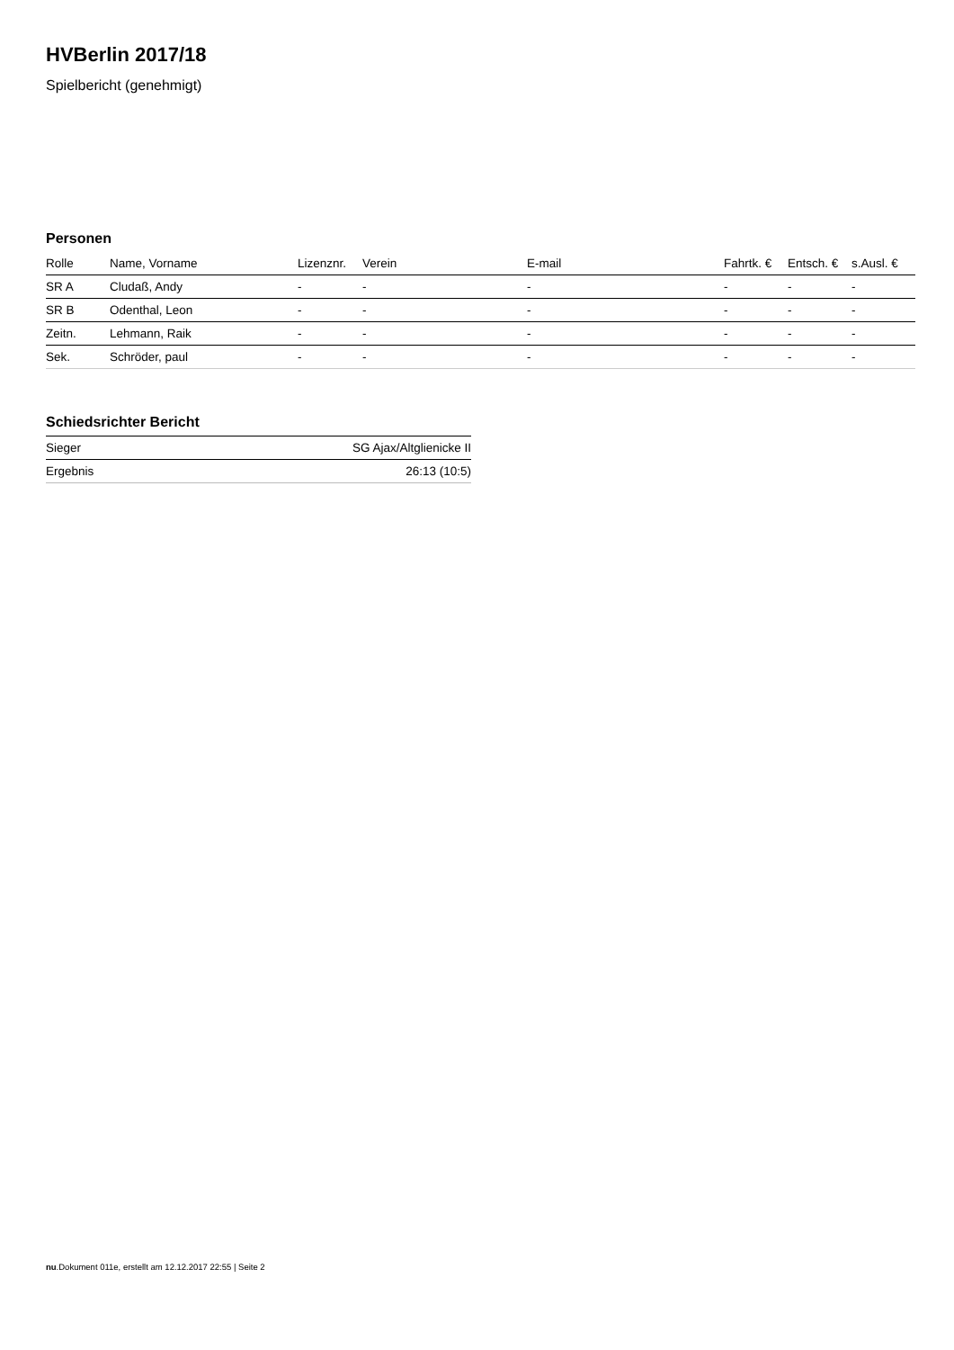HVBerlin 2017/18
Spielbericht (genehmigt)
Personen
| Rolle | Name, Vorname | Lizenznr. | Verein | E-mail | Fahrtk. € | Entsch. € | s.Ausl. € |
| --- | --- | --- | --- | --- | --- | --- | --- |
| SR A | Cludaß, Andy | - | - | - | - | - | - |
| SR B | Odenthal, Leon | - | - | - | - | - | - |
| Zeitn. | Lehmann, Raik | - | - | - | - | - | - |
| Sek. | Schröder, paul | - | - | - | - | - | - |
Schiedsrichter Bericht
| Sieger | SG Ajax/Altglienicke II |
| Ergebnis | 26:13 (10:5) |
nu.Dokument 011e, erstellt am 12.12.2017 22:55 | Seite 2